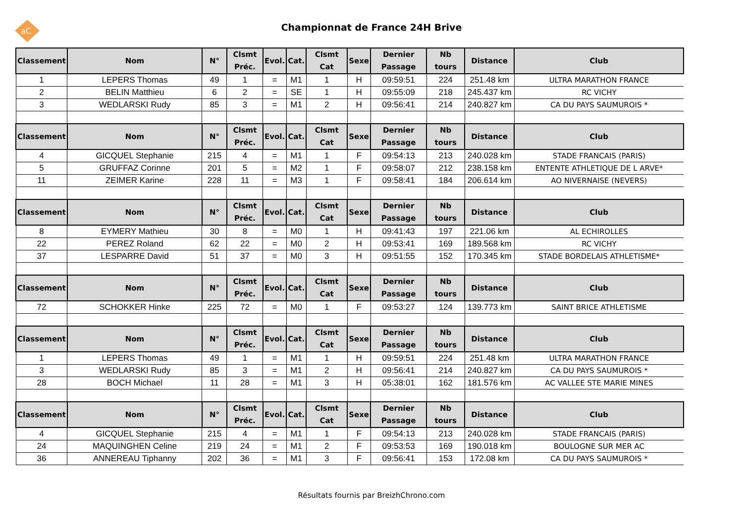aC
Championnat de France 24H Brive
| Classement | Nom | N° | Clsmt Préc. | Evol. | Cat. | Clsmt Cat | Sexe | Dernier Passage | Nb tours | Distance | Club |
| --- | --- | --- | --- | --- | --- | --- | --- | --- | --- | --- | --- |
| 1 | LEPERS Thomas | 49 | 1 | = | M1 | 1 | H | 09:59:51 | 224 | 251.48 km | ULTRA MARATHON FRANCE |
| 2 | BELIN Matthieu | 6 | 2 | = | SE | 1 | H | 09:55:09 | 218 | 245.437 km | RC VICHY |
| 3 | WEDLARSKI Rudy | 85 | 3 | = | M1 | 2 | H | 09:56:41 | 214 | 240.827 km | CA DU PAYS SAUMUROIS * |
| Classement | Nom | N° | Clsmt Préc. | Evol. | Cat. | Clsmt Cat | Sexe | Dernier Passage | Nb tours | Distance | Club |
| 4 | GICQUEL Stephanie | 215 | 4 | = | M1 | 1 | F | 09:54:13 | 213 | 240.028 km | STADE FRANCAIS (PARIS) |
| 5 | GRUFFAZ Corinne | 201 | 5 | = | M2 | 1 | F | 09:58:07 | 212 | 238.158 km | ENTENTE ATHLETIQUE DE L ARVE* |
| 11 | ZEIMER Karine | 228 | 11 | = | M3 | 1 | F | 09:58:41 | 184 | 206.614 km | AO NIVERNAISE (NEVERS) |
| Classement | Nom | N° | Clsmt Préc. | Evol. | Cat. | Clsmt Cat | Sexe | Dernier Passage | Nb tours | Distance | Club |
| 8 | EYMERY Mathieu | 30 | 8 | = | M0 | 1 | H | 09:41:43 | 197 | 221.06 km | AL ECHIROLLES |
| 22 | PEREZ Roland | 62 | 22 | = | M0 | 2 | H | 09:53:41 | 169 | 189.568 km | RC VICHY |
| 37 | LESPARRE David | 51 | 37 | = | M0 | 3 | H | 09:51:55 | 152 | 170.345 km | STADE BORDELAIS ATHLETISME* |
| Classement | Nom | N° | Clsmt Préc. | Evol. | Cat. | Clsmt Cat | Sexe | Dernier Passage | Nb tours | Distance | Club |
| 72 | SCHOKKER Hinke | 225 | 72 | = | M0 | 1 | F | 09:53:27 | 124 | 139.773 km | SAINT BRICE ATHLETISME |
| Classement | Nom | N° | Clsmt Préc. | Evol. | Cat. | Clsmt Cat | Sexe | Dernier Passage | Nb tours | Distance | Club |
| 1 | LEPERS Thomas | 49 | 1 | = | M1 | 1 | H | 09:59:51 | 224 | 251.48 km | ULTRA MARATHON FRANCE |
| 3 | WEDLARSKI Rudy | 85 | 3 | = | M1 | 2 | H | 09:56:41 | 214 | 240.827 km | CA DU PAYS SAUMUROIS * |
| 28 | BOCH Michael | 11 | 28 | = | M1 | 3 | H | 05:38:01 | 162 | 181.576 km | AC VALLEE STE MARIE MINES |
| Classement | Nom | N° | Clsmt Préc. | Evol. | Cat. | Clsmt Cat | Sexe | Dernier Passage | Nb tours | Distance | Club |
| 4 | GICQUEL Stephanie | 215 | 4 | = | M1 | 1 | F | 09:54:13 | 213 | 240.028 km | STADE FRANCAIS (PARIS) |
| 24 | MAQUINGHEN Celine | 219 | 24 | = | M1 | 2 | F | 09:53:53 | 169 | 190.018 km | BOULOGNE SUR MER AC |
| 36 | ANNEREAU Tiphanny | 202 | 36 | = | M1 | 3 | F | 09:56:41 | 153 | 172.08 km | CA DU PAYS SAUMUROIS * |
Résultats fournis par BreizhChrono.com